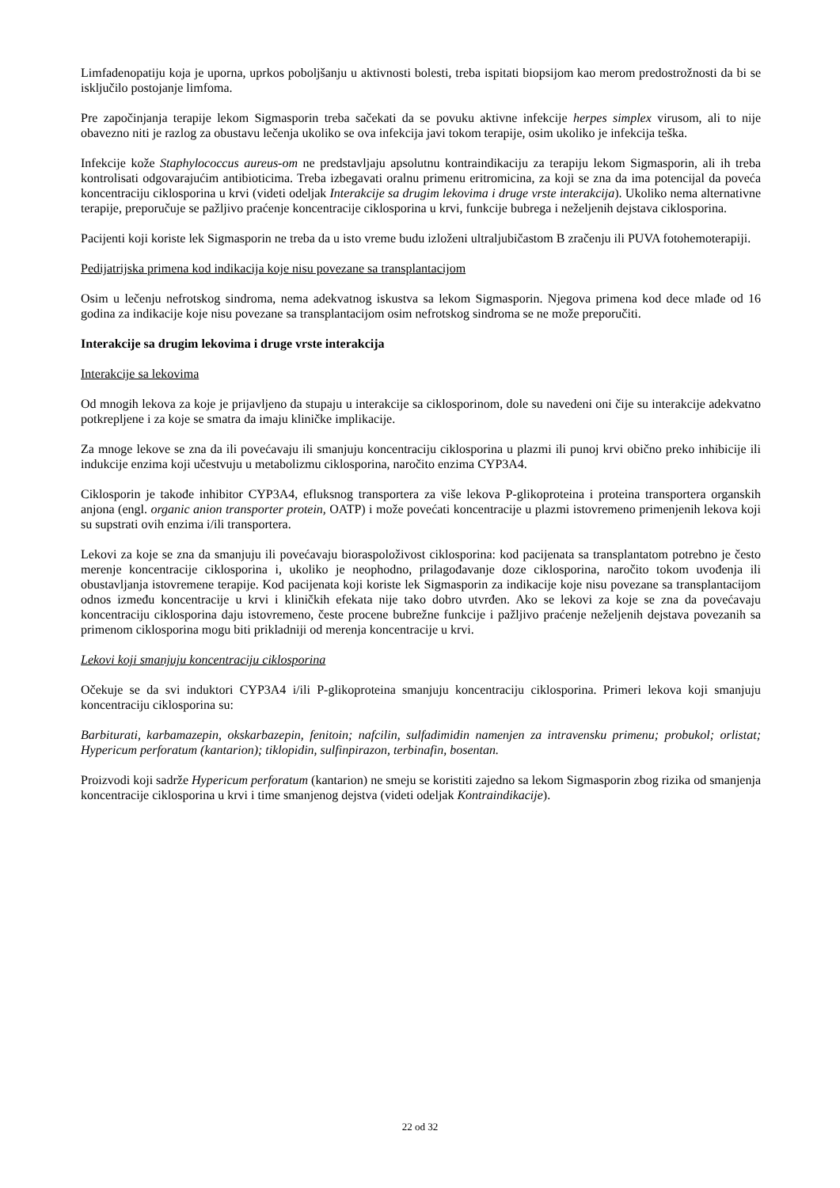Limfadenopatiju koja je uporna, uprkos poboljšanju u aktivnosti bolesti, treba ispitati biopsijom kao merom predostrožnosti da bi se isključilo postojanje limfoma.
Pre započinjanja terapije lekom Sigmasporin treba sačekati da se povuku aktivne infekcije herpes simplex virusom, ali to nije obavezno niti je razlog za obustavu lečenja ukoliko se ova infekcija javi tokom terapije, osim ukoliko je infekcija teška.
Infekcije kože Staphylococcus aureus-om ne predstavljaju apsolutnu kontraindikaciju za terapiju lekom Sigmasporin, ali ih treba kontrolisati odgovarajućim antibioticima. Treba izbegavati oralnu primenu eritromicina, za koji se zna da ima potencijal da poveća koncentraciju ciklosporina u krvi (videti odeljak Interakcije sa drugim lekovima i druge vrste interakcija). Ukoliko nema alternativne terapije, preporučuje se pažljivo praćenje koncentracije ciklosporina u krvi, funkcije bubrega i neželjenih dejstava ciklosporina.
Pacijenti koji koriste lek Sigmasporin ne treba da u isto vreme budu izloženi ultraljubičastom B zračenju ili PUVA fotohemoterapiji.
Pedijatrijska primena kod indikacija koje nisu povezane sa transplantacijom
Osim u lečenju nefrotskog sindroma, nema adekvatnog iskustva sa lekom Sigmasporin. Njegova primena kod dece mlađe od 16 godina za indikacije koje nisu povezane sa transplantacijom osim nefrotskog sindroma se ne može preporučiti.
Interakcije sa drugim lekovima i druge vrste interakcija
Interakcije sa lekovima
Od mnogih lekova za koje je prijavljeno da stupaju u interakcije sa ciklosporinom, dole su navedeni oni čije su interakcije adekvatno potkrepljene i za koje se smatra da imaju kliničke implikacije.
Za mnoge lekove se zna da ili povećavaju ili smanjuju koncentraciju ciklosporina u plazmi ili punoj krvi obično preko inhibicije ili indukcije enzima koji učestvuju u metabolizmu ciklosporina, naročito enzima CYP3A4.
Ciklosporin je takođe inhibitor CYP3A4, efluksnog transportera za više lekova P-glikoproteina i proteina transportera organskih anjona (engl. organic anion transporter protein, OATP) i može povećati koncentracije u plazmi istovremeno primenjenih lekova koji su supstrati ovih enzima i/ili transportera.
Lekovi za koje se zna da smanjuju ili povećavaju bioraspoloživost ciklosporina: kod pacijenata sa transplantatom potrebno je često merenje koncentracije ciklosporina i, ukoliko je neophodno, prilagođavanje doze ciklosporina, naročito tokom uvođenja ili obustavljanja istovremene terapije. Kod pacijenata koji koriste lek Sigmasporin za indikacije koje nisu povezane sa transplantacijom odnos između koncentracije u krvi i kliničkih efekata nije tako dobro utvrđen. Ako se lekovi za koje se zna da povećavaju koncentraciju ciklosporina daju istovremeno, česte procene bubrežne funkcije i pažljivo praćenje neželjenih dejstava povezanih sa primenom ciklosporina mogu biti prikladniji od merenja koncentracije u krvi.
Lekovi koji smanjuju koncentraciju ciklosporina
Očekuje se da svi induktori CYP3A4 i/ili P-glikoproteina smanjuju koncentraciju ciklosporina. Primeri lekova koji smanjuju koncentraciju ciklosporina su:
Barbiturati, karbamazepin, okskarbazepin, fenitoin; nafcilin, sulfadimidin namenjen za intravensku primenu; probukol; orlistat; Hypericum perforatum (kantarion); tiklopidin, sulfinpirazon, terbinafin, bosentan.
Proizvodi koji sadrže Hypericum perforatum (kantarion) ne smeju se koristiti zajedno sa lekom Sigmasporin zbog rizika od smanjenja koncentracije ciklosporina u krvi i time smanjenog dejstva (videti odeljak Kontraindikacije).
22 od 32